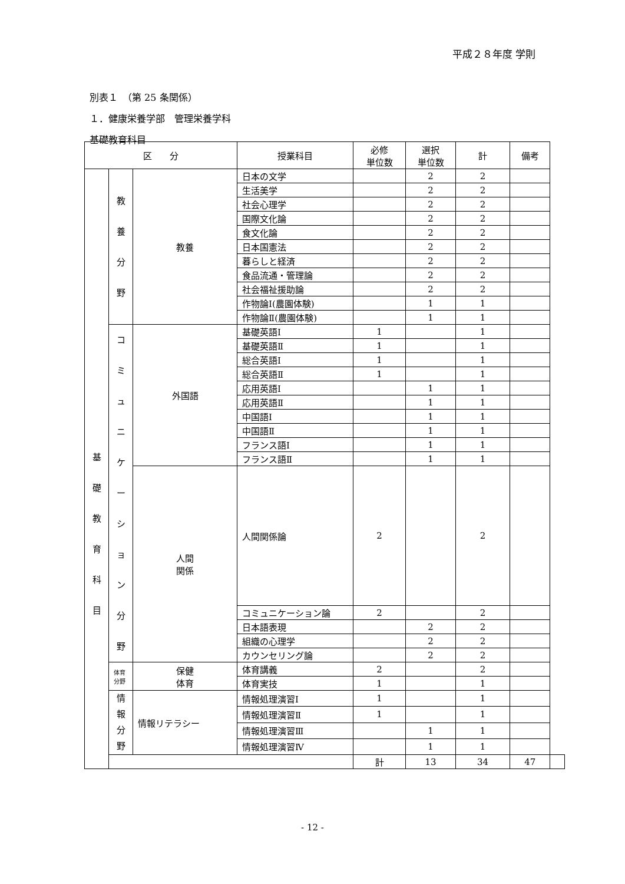平成２８年度 学則
別表１　（第 25 条関係）
１．健康栄養学部　管理栄養学科
基礎教育科目
| 区 分 | | | 授業科目 | 必修 単位数 | 選択 単位数 | 計 | 備考 | |
| --- | --- | --- | --- | --- | --- | --- | --- | --- |
| 基 礎 教 育 科 目 | 教 養 分 野 | 教養 | 日本の文学 | | 2 | 2 | | |
| | | | 生活美学 | | 2 | 2 | | |
| | | | 社会心理学 | | 2 | 2 | | |
| | | | 国際文化論 | | 2 | 2 | | |
| | | | 食文化論 | | 2 | 2 | | |
| | | | 日本国憲法 | | 2 | 2 | | |
| | | | 暮らしと経済 | | 2 | 2 | | |
| | | | 食品流通・管理論 | | 2 | 2 | | |
| | | | 社会福祉援助論 | | 2 | 2 | | |
| | | | 作物論Ⅰ(農園体験) | | 1 | 1 | | |
| | | | 作物論Ⅱ(農園体験) | | 1 | 1 | | |
| | コ ミ ュ ニ ケ ー シ ョ ン 分 野 | 外国語 | 基礎英語Ⅰ | 1 | | 1 | | |
| | | | 基礎英語Ⅱ | 1 | | 1 | | |
| | | | 総合英語Ⅰ | 1 | | 1 | | |
| | | | 総合英語Ⅱ | 1 | | 1 | | |
| | | | 応用英語Ⅰ | | 1 | 1 | | |
| | | | 応用英語Ⅱ | | 1 | 1 | | |
| | | | 中国語Ⅰ | | 1 | 1 | | |
| | | | 中国語Ⅱ | | 1 | 1 | | |
| | | | フランス語Ⅰ | | 1 | 1 | | |
| | | | フランス語Ⅱ | | 1 | 1 | | |
| | | 人間 関係 | 人間関係論 | 2 | | 2 | | |
| | | | コミュニケーション論 | 2 | | 2 | | |
| | | | 日本語表現 | | 2 | 2 | | |
| | | | 組織の心理学 | | 2 | 2 | | |
| | | | カウンセリング論 | | 2 | 2 | | |
| | 体育分野 | 保健 体育 | 体育講義 | 2 | | 2 | | |
| | | | 体育実技 | 1 | | 1 | | |
| | 情 報 分 野 | 情報リテラシー | 情報処理演習Ⅰ | 1 | | 1 | | |
| | | | 情報処理演習Ⅱ | 1 | | 1 | | |
| | | | 情報処理演習Ⅲ | | 1 | 1 | | |
| | | | 情報処理演習Ⅳ | | 1 | 1 | | |
| | | | | 計 | 13 | 34 | 47 | |
- 12 -